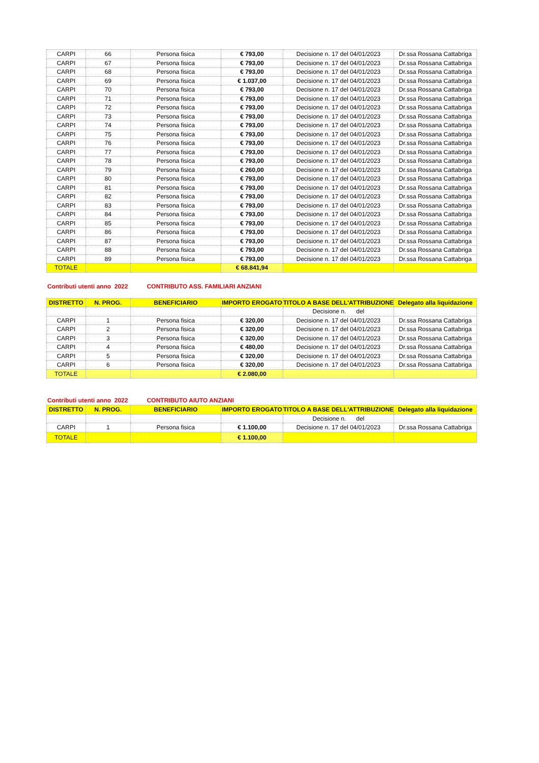| CARPI | 66 | Persona fisica | € 793,00 | Decisione n. 17 del 04/01/2023 | Dr.ssa Rossana Cattabriga |
| CARPI | 67 | Persona fisica | € 793,00 | Decisione n. 17 del 04/01/2023 | Dr.ssa Rossana Cattabriga |
| CARPI | 68 | Persona fisica | € 793,00 | Decisione n. 17 del 04/01/2023 | Dr.ssa Rossana Cattabriga |
| CARPI | 69 | Persona fisica | € 1.037,00 | Decisione n. 17 del 04/01/2023 | Dr.ssa Rossana Cattabriga |
| CARPI | 70 | Persona fisica | € 793,00 | Decisione n. 17 del 04/01/2023 | Dr.ssa Rossana Cattabriga |
| CARPI | 71 | Persona fisica | € 793,00 | Decisione n. 17 del 04/01/2023 | Dr.ssa Rossana Cattabriga |
| CARPI | 72 | Persona fisica | € 793,00 | Decisione n. 17 del 04/01/2023 | Dr.ssa Rossana Cattabriga |
| CARPI | 73 | Persona fisica | € 793,00 | Decisione n. 17 del 04/01/2023 | Dr.ssa Rossana Cattabriga |
| CARPI | 74 | Persona fisica | € 793,00 | Decisione n. 17 del 04/01/2023 | Dr.ssa Rossana Cattabriga |
| CARPI | 75 | Persona fisica | € 793,00 | Decisione n. 17 del 04/01/2023 | Dr.ssa Rossana Cattabriga |
| CARPI | 76 | Persona fisica | € 793,00 | Decisione n. 17 del 04/01/2023 | Dr.ssa Rossana Cattabriga |
| CARPI | 77 | Persona fisica | € 793,00 | Decisione n. 17 del 04/01/2023 | Dr.ssa Rossana Cattabriga |
| CARPI | 78 | Persona fisica | € 793,00 | Decisione n. 17 del 04/01/2023 | Dr.ssa Rossana Cattabriga |
| CARPI | 79 | Persona fisica | € 260,00 | Decisione n. 17 del 04/01/2023 | Dr.ssa Rossana Cattabriga |
| CARPI | 80 | Persona fisica | € 793,00 | Decisione n. 17 del 04/01/2023 | Dr.ssa Rossana Cattabriga |
| CARPI | 81 | Persona fisica | € 793,00 | Decisione n. 17 del 04/01/2023 | Dr.ssa Rossana Cattabriga |
| CARPI | 82 | Persona fisica | € 793,00 | Decisione n. 17 del 04/01/2023 | Dr.ssa Rossana Cattabriga |
| CARPI | 83 | Persona fisica | € 793,00 | Decisione n. 17 del 04/01/2023 | Dr.ssa Rossana Cattabriga |
| CARPI | 84 | Persona fisica | € 793,00 | Decisione n. 17 del 04/01/2023 | Dr.ssa Rossana Cattabriga |
| CARPI | 85 | Persona fisica | € 793,00 | Decisione n. 17 del 04/01/2023 | Dr.ssa Rossana Cattabriga |
| CARPI | 86 | Persona fisica | € 793,00 | Decisione n. 17 del 04/01/2023 | Dr.ssa Rossana Cattabriga |
| CARPI | 87 | Persona fisica | € 793,00 | Decisione n. 17 del 04/01/2023 | Dr.ssa Rossana Cattabriga |
| CARPI | 88 | Persona fisica | € 793,00 | Decisione n. 17 del 04/01/2023 | Dr.ssa Rossana Cattabriga |
| CARPI | 89 | Persona fisica | € 793,00 | Decisione n. 17 del 04/01/2023 | Dr.ssa Rossana Cattabriga |
| TOTALE | | | € 68.841,94 | | |
Contributi utenti anno 2022 CONTRIBUTO ASS. FAMILIARI ANZIANI
| DISTRETTO | N. PROG. | BENEFICIARIO | IMPORTO EROGATO | TITOLO A BASE DELL'ATTRIBUZIONE | Delegato alla liquidazione |
| --- | --- | --- | --- | --- | --- |
| | | | | Decisione n. del | |
| CARPI | 1 | Persona fisica | € 320,00 | Decisione n. 17 del 04/01/2023 | Dr.ssa Rossana Cattabriga |
| CARPI | 2 | Persona fisica | € 320,00 | Decisione n. 17 del 04/01/2023 | Dr.ssa Rossana Cattabriga |
| CARPI | 3 | Persona fisica | € 320,00 | Decisione n. 17 del 04/01/2023 | Dr.ssa Rossana Cattabriga |
| CARPI | 4 | Persona fisica | € 480,00 | Decisione n. 17 del 04/01/2023 | Dr.ssa Rossana Cattabriga |
| CARPI | 5 | Persona fisica | € 320,00 | Decisione n. 17 del 04/01/2023 | Dr.ssa Rossana Cattabriga |
| CARPI | 6 | Persona fisica | € 320,00 | Decisione n. 17 del 04/01/2023 | Dr.ssa Rossana Cattabriga |
| TOTALE | | | € 2.080,00 | | |
Contributi utenti anno 2022 CONTRIBUTO AIUTO ANZIANI
| DISTRETTO | N. PROG. | BENEFICIARIO | IMPORTO EROGATO | TITOLO A BASE DELL'ATTRIBUZIONE | Delegato alla liquidazione |
| --- | --- | --- | --- | --- | --- |
| | | | | Decisione n. del | |
| CARPI | 1 | Persona fisica | € 1.100,00 | Decisione n. 17 del 04/01/2023 | Dr.ssa Rossana Cattabriga |
| TOTALE | | | € 1.100,00 | | |